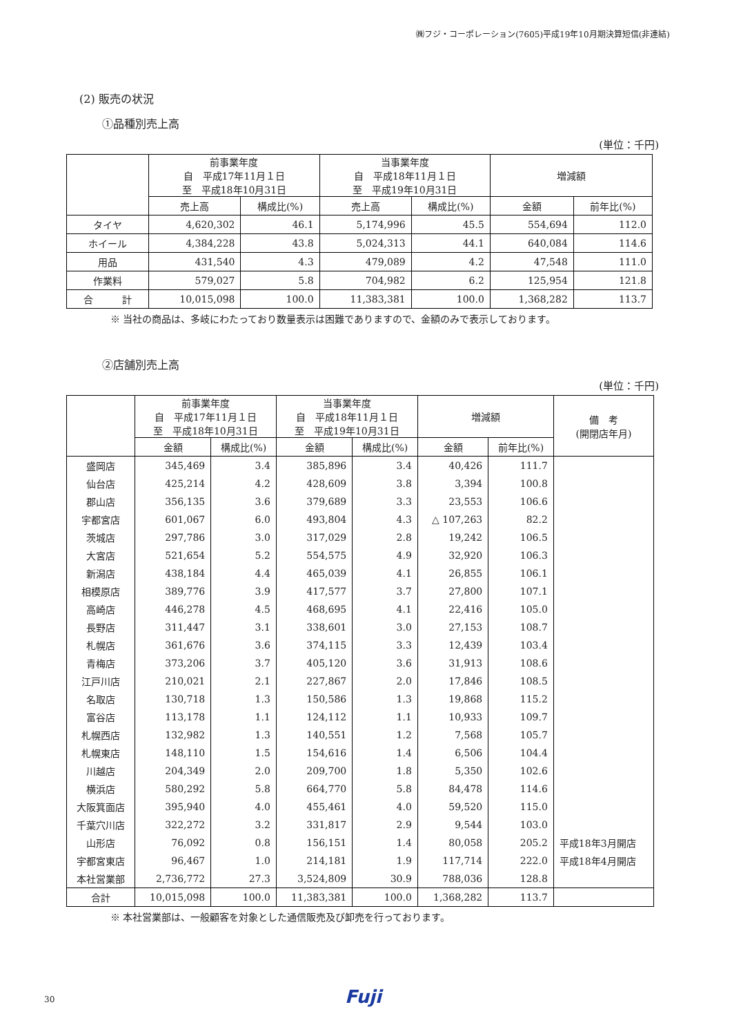㈱フジ・コーポレーション(7605)平成19年10月期決算短信(非連結)
(2) 販売の状況
①品種別売上高
(単位：千円)
| | 前事業年度 自 平成17年11月１日 至 平成18年10月31日 | | 当事業年度 自 平成18年11月１日 至 平成19年10月31日 | | 増減額 | |
| --- | --- | --- | --- | --- | --- | --- |
| | 売上高 | 構成比(%) | 売上高 | 構成比(%) | 金額 | 前年比(%) |
| タイヤ | 4,620,302 | 46.1 | 5,174,996 | 45.5 | 554,694 | 112.0 |
| ホイール | 4,384,228 | 43.8 | 5,024,313 | 44.1 | 640,084 | 114.6 |
| 用品 | 431,540 | 4.3 | 479,089 | 4.2 | 47,548 | 111.0 |
| 作業料 | 579,027 | 5.8 | 704,982 | 6.2 | 125,954 | 121.8 |
| 合 計 | 10,015,098 | 100.0 | 11,383,381 | 100.0 | 1,368,282 | 113.7 |
※ 当社の商品は、多岐にわたっており数量表示は困難でありますので、金額のみで表示しております。
②店舗別売上高
(単位：千円)
| | 前事業年度 自 平成17年11月１日 至 平成18年10月31日 | | 当事業年度 自 平成18年11月１日 至 平成19年10月31日 | | 増減額 | | 備 考 (開閉店年月) |
| --- | --- | --- | --- | --- | --- | --- | --- |
| | 金額 | 構成比(%) | 金額 | 構成比(%) | 金額 | 前年比(%) | |
| 盛岡店 | 345,469 | 3.4 | 385,896 | 3.4 | 40,426 | 111.7 | |
| 仙台店 | 425,214 | 4.2 | 428,609 | 3.8 | 3,394 | 100.8 | |
| 郡山店 | 356,135 | 3.6 | 379,689 | 3.3 | 23,553 | 106.6 | |
| 宇都宮店 | 601,067 | 6.0 | 493,804 | 4.3 | △ 107,263 | 82.2 | |
| 茨城店 | 297,786 | 3.0 | 317,029 | 2.8 | 19,242 | 106.5 | |
| 大宮店 | 521,654 | 5.2 | 554,575 | 4.9 | 32,920 | 106.3 | |
| 新潟店 | 438,184 | 4.4 | 465,039 | 4.1 | 26,855 | 106.1 | |
| 相模原店 | 389,776 | 3.9 | 417,577 | 3.7 | 27,800 | 107.1 | |
| 高崎店 | 446,278 | 4.5 | 468,695 | 4.1 | 22,416 | 105.0 | |
| 長野店 | 311,447 | 3.1 | 338,601 | 3.0 | 27,153 | 108.7 | |
| 札幌店 | 361,676 | 3.6 | 374,115 | 3.3 | 12,439 | 103.4 | |
| 青梅店 | 373,206 | 3.7 | 405,120 | 3.6 | 31,913 | 108.6 | |
| 江戸川店 | 210,021 | 2.1 | 227,867 | 2.0 | 17,846 | 108.5 | |
| 名取店 | 130,718 | 1.3 | 150,586 | 1.3 | 19,868 | 115.2 | |
| 富谷店 | 113,178 | 1.1 | 124,112 | 1.1 | 10,933 | 109.7 | |
| 札幌西店 | 132,982 | 1.3 | 140,551 | 1.2 | 7,568 | 105.7 | |
| 札幌東店 | 148,110 | 1.5 | 154,616 | 1.4 | 6,506 | 104.4 | |
| 川越店 | 204,349 | 2.0 | 209,700 | 1.8 | 5,350 | 102.6 | |
| 横浜店 | 580,292 | 5.8 | 664,770 | 5.8 | 84,478 | 114.6 | |
| 大阪箕面店 | 395,940 | 4.0 | 455,461 | 4.0 | 59,520 | 115.0 | |
| 千葉穴川店 | 322,272 | 3.2 | 331,817 | 2.9 | 9,544 | 103.0 | |
| 山形店 | 76,092 | 0.8 | 156,151 | 1.4 | 80,058 | 205.2 | 平成18年3月開店 |
| 宇都宮東店 | 96,467 | 1.0 | 214,181 | 1.9 | 117,714 | 222.0 | 平成18年4月開店 |
| 本社営業部 | 2,736,772 | 27.3 | 3,524,809 | 30.9 | 788,036 | 128.8 | |
| 合計 | 10,015,098 | 100.0 | 11,383,381 | 100.0 | 1,368,282 | 113.7 | |
※ 本社営業部は、一般顧客を対象とした通信販売及び卸売を行っております。
30 Fuji